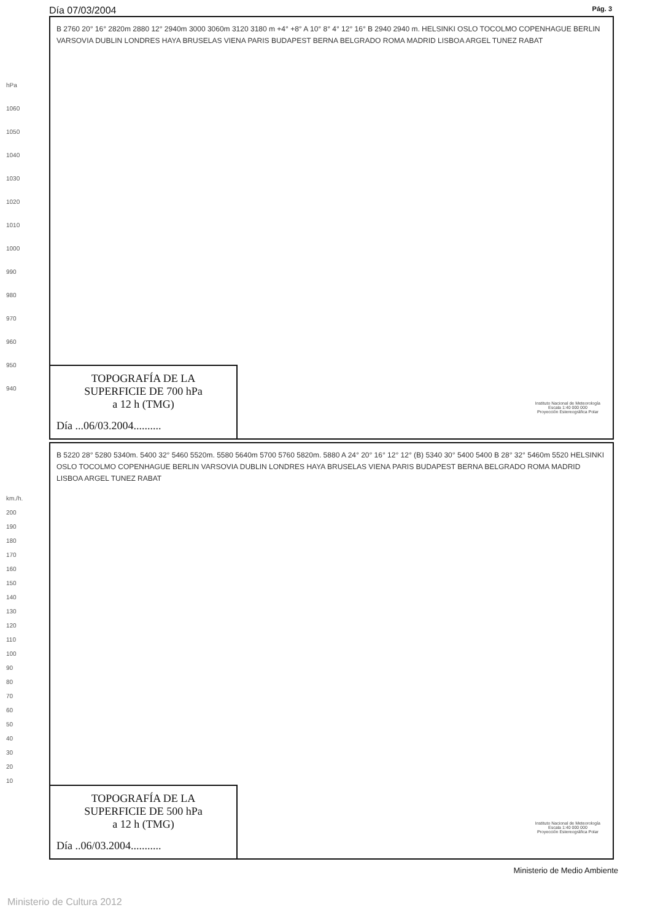Día 07/03/2004 Pág. 3
hPa
1060
1050
1040
1030
1020
1010
1000
990
980
970
960
950
940
B 2760 20° 16° 2820m 2880 12° 2940m 3000 3060m 3120 3180 m +4° +8° A 10° 8° 4° 12° 16° B 2940 2940 m. HELSINKI OSLO TOCOLMO COPENHAGUE BERLIN VARSOVIA DUBLIN LONDRES HAYA BRUSELAS VIENA PARIS BUDAPEST BERNA BELGRADO ROMA MADRID LISBOA ARGEL TUNEZ RABAT
Instituto Nacional de Meteorología
Escala 1:40 000 000
Proyección Estereográfica Polar
TOPOGRAFÍA DE LA
SUPERFICIE DE 700 hPa
a 12 h (TMG)
Día ...06/03.2004..........
km./h.
200
190
180
170
160
150
140
130
120
110
100
90
80
70
60
50
40
30
20
10
B 5220 28° 5280 5340m. 5400 32° 5460 5520m. 5580 5640m 5700 5760 5820m. 5880 A 24° 20° 16° 12° 12° (B) 5340 30° 5400 5400 B 28° 32° 5460m 5520 HELSINKI OSLO TOCOLMO COPENHAGUE BERLIN VARSOVIA DUBLIN LONDRES HAYA BRUSELAS VIENA PARIS BUDAPEST BERNA BELGRADO ROMA MADRID LISBOA ARGEL TUNEZ RABAT
Instituto Nacional de Meteorología
Escala 1:40 000 000
Proyección Estereográfica Polar
TOPOGRAFÍA DE LA
SUPERFICIE DE 500 hPa
a 12 h (TMG)
Día ..06/03.2004...........
Ministerio de Medio Ambiente
Ministerio de Cultura 2012